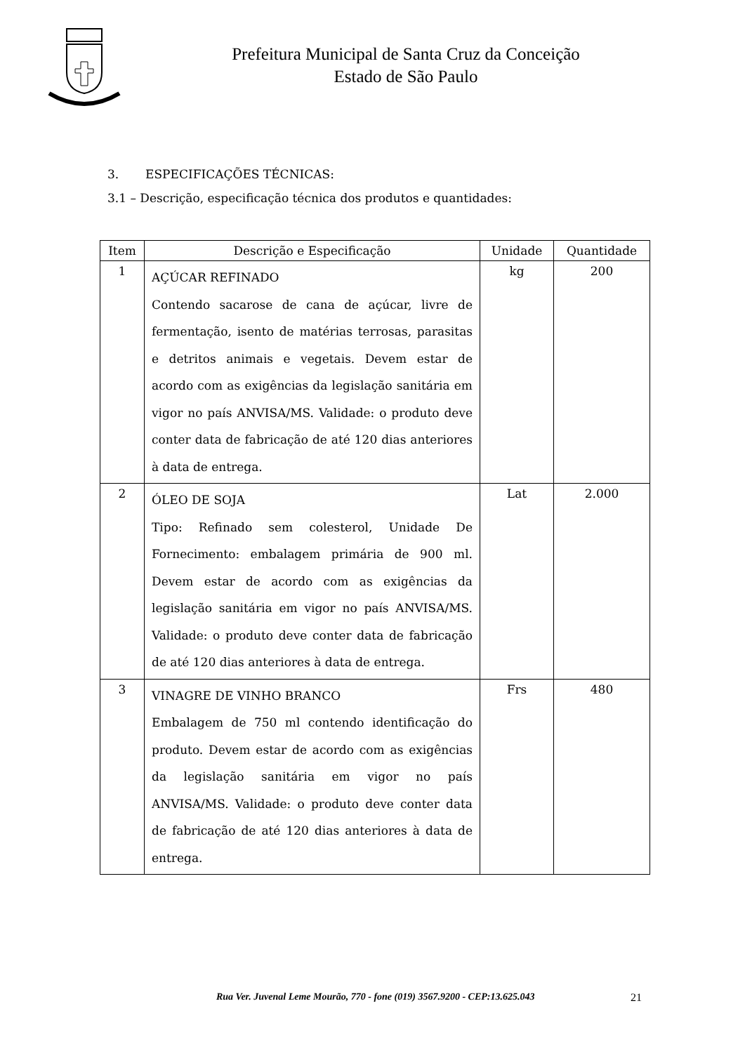Prefeitura Municipal de Santa Cruz da Conceição
Estado de São Paulo
3. ESPECIFICAÇÕES TÉCNICAS:
3.1 – Descrição, especificação técnica dos produtos e quantidades:
| Item | Descrição e Especificação | Unidade | Quantidade |
| --- | --- | --- | --- |
| 1 | AÇÚCAR REFINADO Contendo sacarose de cana de açúcar, livre de fermentação, isento de matérias terrosas, parasitas e detritos animais e vegetais. Devem estar de acordo com as exigências da legislação sanitária em vigor no país ANVISA/MS. Validade: o produto deve conter data de fabricação de até 120 dias anteriores à data de entrega. | kg | 200 |
| 2 | ÓLEO DE SOJA Tipo: Refinado sem colesterol, Unidade De Fornecimento: embalagem primária de 900 ml. Devem estar de acordo com as exigências da legislação sanitária em vigor no país ANVISA/MS. Validade: o produto deve conter data de fabricação de até 120 dias anteriores à data de entrega. | Lat | 2.000 |
| 3 | VINAGRE DE VINHO BRANCO Embalagem de 750 ml contendo identificação do produto. Devem estar de acordo com as exigências da legislação sanitária em vigor no país ANVISA/MS. Validade: o produto deve conter data de fabricação de até 120 dias anteriores à data de entrega. | Frs | 480 |
Rua Ver. Juvenal Leme Mourão, 770 - fone (019) 3567.9200 - CEP:13.625.043 21